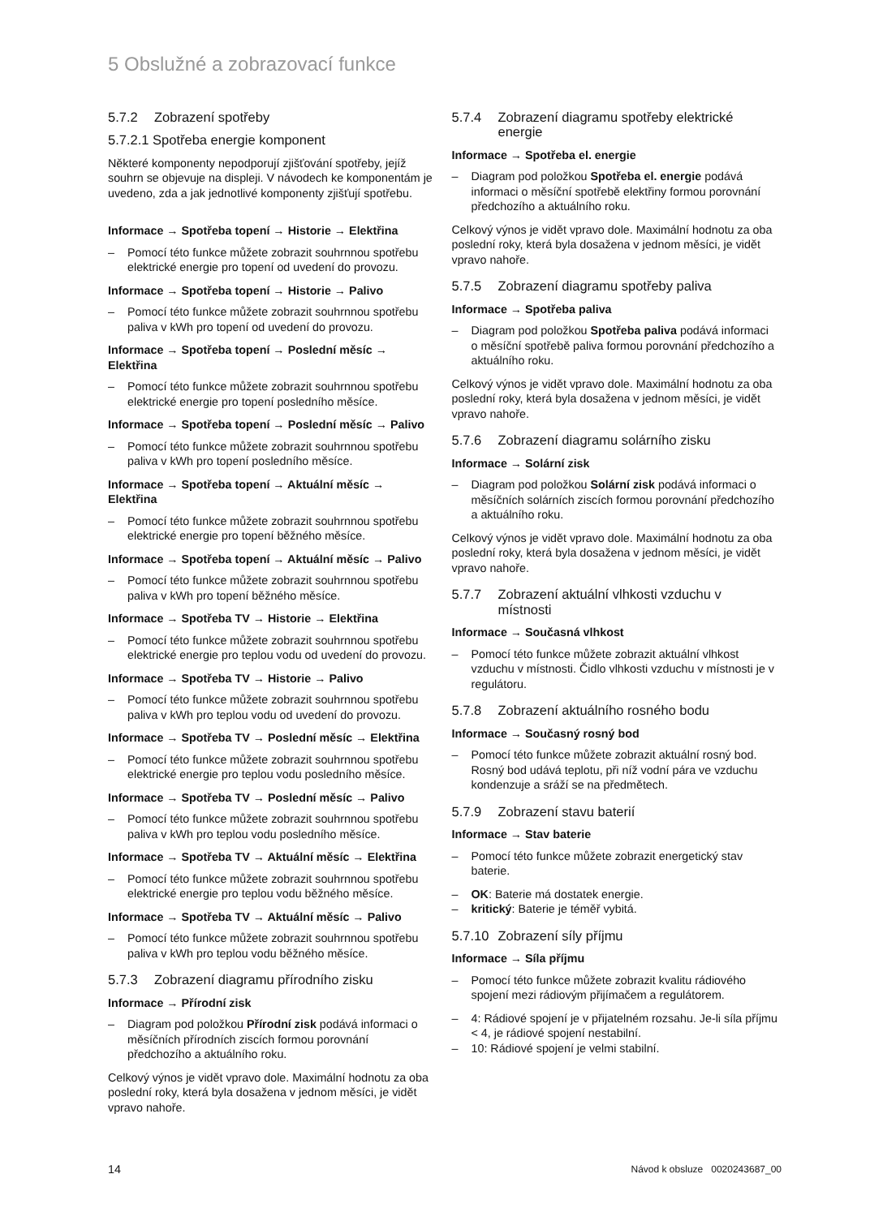5 Obslužné a zobrazovací funkce
5.7.2 Zobrazení spotřeby
5.7.2.1 Spotřeba energie komponent
Některé komponenty nepodporují zjišťování spotřeby, jejíž souhrn se objevuje na displeji. V návodech ke komponentám je uvedeno, zda a jak jednotlivé komponenty zjišťují spotřebu.
Informace → Spotřeba topení → Historie → Elektřina
– Pomocí této funkce můžete zobrazit souhrnnou spotřebu elektrické energie pro topení od uvedení do provozu.
Informace → Spotřeba topení → Historie → Palivo
– Pomocí této funkce můžete zobrazit souhrnnou spotřebu paliva v kWh pro topení od uvedení do provozu.
Informace → Spotřeba topení → Poslední měsíc → Elektřina
– Pomocí této funkce můžete zobrazit souhrnnou spotřebu elektrické energie pro topení posledního měsíce.
Informace → Spotřeba topení → Poslední měsíc → Palivo
– Pomocí této funkce můžete zobrazit souhrnnou spotřebu paliva v kWh pro topení posledního měsíce.
Informace → Spotřeba topení → Aktuální měsíc → Elektřina
– Pomocí této funkce můžete zobrazit souhrnnou spotřebu elektrické energie pro topení běžného měsíce.
Informace → Spotřeba topení → Aktuální měsíc → Palivo
– Pomocí této funkce můžete zobrazit souhrnnou spotřebu paliva v kWh pro topení běžného měsíce.
Informace → Spotřeba TV → Historie → Elektřina
– Pomocí této funkce můžete zobrazit souhrnnou spotřebu elektrické energie pro teplou vodu od uvedení do provozu.
Informace → Spotřeba TV → Historie → Palivo
– Pomocí této funkce můžete zobrazit souhrnnou spotřebu paliva v kWh pro teplou vodu od uvedení do provozu.
Informace → Spotřeba TV → Poslední měsíc → Elektřina
– Pomocí této funkce můžete zobrazit souhrnnou spotřebu elektrické energie pro teplou vodu posledního měsíce.
Informace → Spotřeba TV → Poslední měsíc → Palivo
– Pomocí této funkce můžete zobrazit souhrnnou spotřebu paliva v kWh pro teplou vodu posledního měsíce.
Informace → Spotřeba TV → Aktuální měsíc → Elektřina
– Pomocí této funkce můžete zobrazit souhrnnou spotřebu elektrické energie pro teplou vodu běžného měsíce.
Informace → Spotřeba TV → Aktuální měsíc → Palivo
– Pomocí této funkce můžete zobrazit souhrnnou spotřebu paliva v kWh pro teplou vodu běžného měsíce.
5.7.3 Zobrazení diagramu přírodního zisku
Informace → Přírodní zisk
– Diagram pod položkou Přírodní zisk podává informaci o měsíčních přírodních ziscích formou porovnání předchozího a aktuálního roku.
Celkový výnos je vidět vpravo dole. Maximální hodnotu za oba poslední roky, která byla dosažena v jednom měsíci, je vidět vpravo nahoře.
5.7.4 Zobrazení diagramu spotřeby elektrické energie
Informace → Spotřeba el. energie
– Diagram pod položkou Spotřeba el. energie podává informaci o měsíční spotřebě elektřiny formou porovnání předchozího a aktuálního roku.
Celkový výnos je vidět vpravo dole. Maximální hodnotu za oba poslední roky, která byla dosažena v jednom měsíci, je vidět vpravo nahoře.
5.7.5 Zobrazení diagramu spotřeby paliva
Informace → Spotřeba paliva
– Diagram pod položkou Spotřeba paliva podává informaci o měsíční spotřebě paliva formou porovnání předchozího a aktuálního roku.
Celkový výnos je vidět vpravo dole. Maximální hodnotu za oba poslední roky, která byla dosažena v jednom měsíci, je vidět vpravo nahoře.
5.7.6 Zobrazení diagramu solárního zisku
Informace → Solární zisk
– Diagram pod položkou Solární zisk podává informaci o měsíčních solárních ziscích formou porovnání předchozího a aktuálního roku.
Celkový výnos je vidět vpravo dole. Maximální hodnotu za oba poslední roky, která byla dosažena v jednom měsíci, je vidět vpravo nahoře.
5.7.7 Zobrazení aktuální vlhkosti vzduchu v místnosti
Informace → Současná vlhkost
– Pomocí této funkce můžete zobrazit aktuální vlhkost vzduchu v místnosti. Čidlo vlhkosti vzduchu v místnosti je v regulátoru.
5.7.8 Zobrazení aktuálního rosného bodu
Informace → Současný rosný bod
– Pomocí této funkce můžete zobrazit aktuální rosný bod. Rosný bod udává teplotu, při níž vodní pára ve vzduchu kondenzuje a sráží se na předmětech.
5.7.9 Zobrazení stavu baterií
Informace → Stav baterie
– Pomocí této funkce můžete zobrazit energetický stav baterie.
– OK: Baterie má dostatek energie.
– kritický: Baterie je téměř vybitá.
5.7.10 Zobrazení síly příjmu
Informace → Síla příjmu
– Pomocí této funkce můžete zobrazit kvalitu rádiového spojení mezi rádiovým přijímačem a regulátorem.
– 4: Rádiové spojení je v přijatelném rozsahu. Je-li síla příjmu < 4, je rádiové spojení nestabilní.
– 10: Rádiové spojení je velmi stabilní.
14 Návod k obsluze 0020243687_00